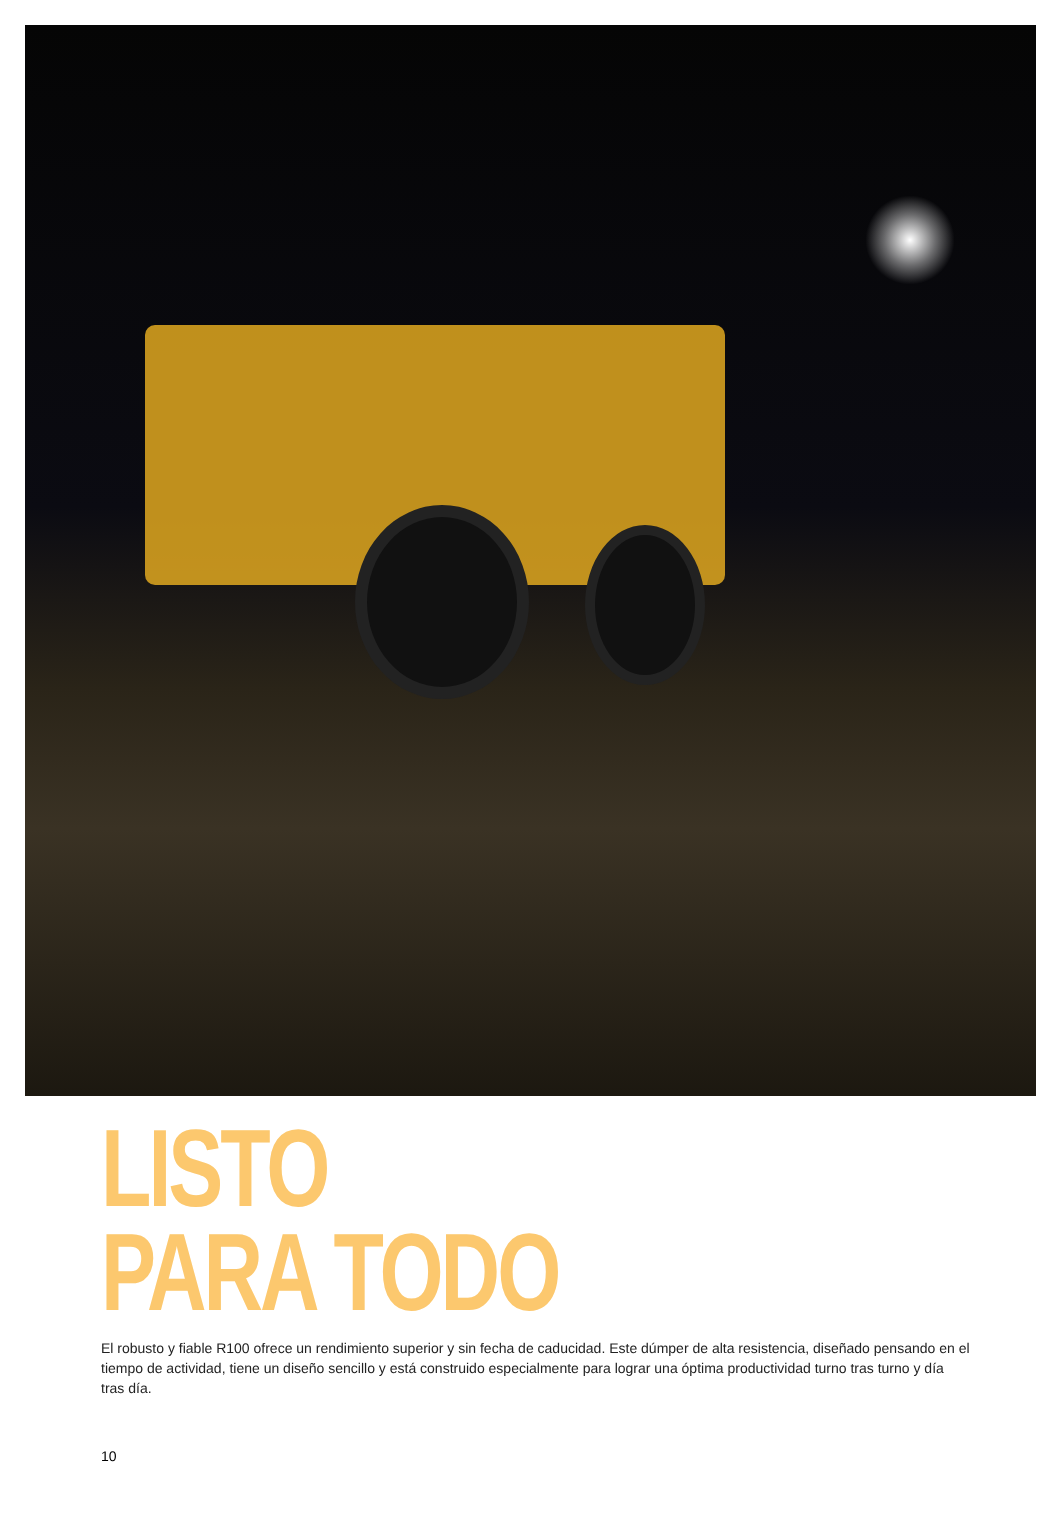LISTO
PARA TODO
El robusto y fiable R100 ofrece un rendimiento superior y sin fecha de caducidad. Este dúmper de alta resistencia, diseñado pensando en el tiempo de actividad, tiene un diseño sencillo y está construido especialmente para lograr una óptima productividad turno tras turno y día tras día.
10